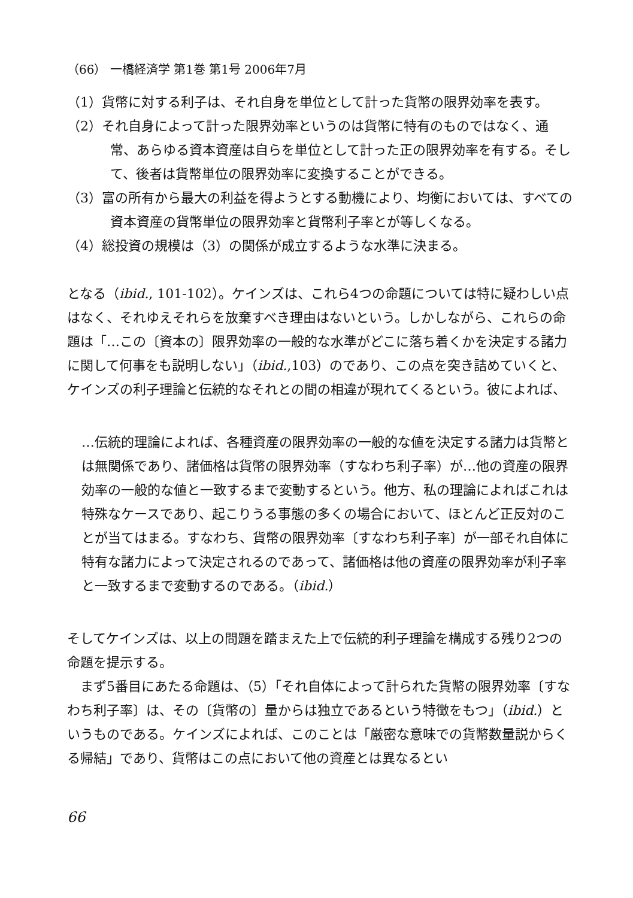（66） 一橋経済学 第1巻 第1号 2006年7月
（1）貨幣に対する利子は、それ自身を単位として計った貨幣の限界効率を表す。
（2）それ自身によって計った限界効率というのは貨幣に特有のものではなく、通常、あらゆる資本資産は自らを単位として計った正の限界効率を有する。そして、後者は貨幣単位の限界効率に変換することができる。
（3）富の所有から最大の利益を得ようとする動機により、均衡においては、すべての資本資産の貨幣単位の限界効率と貨幣利子率とが等しくなる。
（4）総投資の規模は（3）の関係が成立するような水準に決まる。
となる（ibid., 101-102）。ケインズは、これら4つの命題については特に疑わしい点はなく、それゆえそれらを放棄すべき理由はないという。しかしながら、これらの命題は「…この〔資本の〕限界効率の一般的な水準がどこに落ち着くかを決定する諸力に関して何事をも説明しない」（ibid.,103）のであり、この点を突き詰めていくと、ケインズの利子理論と伝統的なそれとの間の相違が現れてくるという。彼によれば、
…伝統的理論によれば、各種資産の限界効率の一般的な値を決定する諸力は貨幣とは無関係であり、諸価格は貨幣の限界効率（すなわち利子率）が…他の資産の限界効率の一般的な値と一致するまで変動するという。他方、私の理論によればこれは特殊なケースであり、起こりうる事態の多くの場合において、ほとんど正反対のことが当てはまる。すなわち、貨幣の限界効率〔すなわち利子率〕が一部それ自体に特有な諸力によって決定されるのであって、諸価格は他の資産の限界効率が利子率と一致するまで変動するのである。（ibid.）
そしてケインズは、以上の問題を踏まえた上で伝統的利子理論を構成する残り2つの命題を提示する。
まず5番目にあたる命題は、（5）「それ自体によって計られた貨幣の限界効率〔すなわち利子率〕は、その〔貨幣の〕量からは独立であるという特徴をもつ」（ibid.）というものである。ケインズによれば、このことは「厳密な意味での貨幣数量説からくる帰結」であり、貨幣はこの点において他の資産とは異なるとい
66